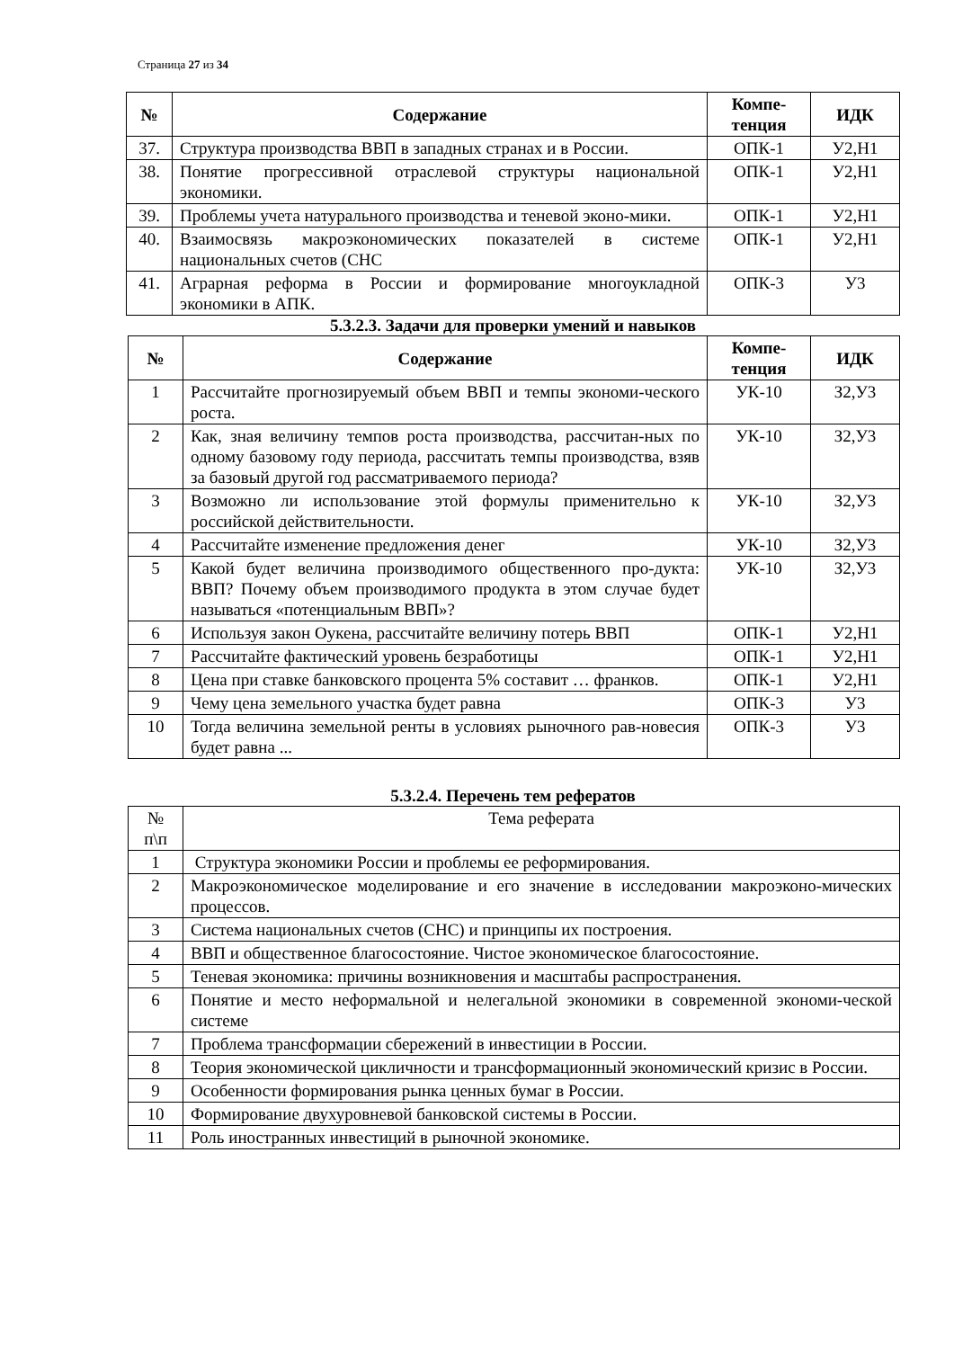Страница 27 из 34
| № | Содержание | Компе-тенция | ИДК |
| --- | --- | --- | --- |
| 37. | Структура производства ВВП в западных странах и в России. | ОПК-1 | У2,Н1 |
| 38. | Понятие прогрессивной отраслевой структуры национальной экономики. | ОПК-1 | У2,Н1 |
| 39. | Проблемы учета натурального производства и теневой эконо-мики. | ОПК-1 | У2,Н1 |
| 40. | Взаимосвязь макроэкономических показателей в системе национальных счетов (СНС | ОПК-1 | У2,Н1 |
| 41. | Аграрная реформа в России и формирование многоукладной экономики в АПК. | ОПК-3 | У3 |
5.3.2.3. Задачи для проверки умений и навыков
| № | Содержание | Компе-тенция | ИДК |
| --- | --- | --- | --- |
| 1 | Рассчитайте прогнозируемый объем ВВП и темпы экономи-ческого роста. | УК-10 | З2,У3 |
| 2 | Как, зная величину темпов роста производства, рассчитан-ных по одному базовому году периода, рассчитать темпы производства, взяв за базовый другой год рассматриваемого периода? | УК-10 | З2,У3 |
| 3 | Возможно ли использование этой формулы применительно к российской действительности. | УК-10 | З2,У3 |
| 4 | Рассчитайте изменение предложения денег | УК-10 | З2,У3 |
| 5 | Какой будет величина производимого общественного про-дукта: ВВП? Почему объем производимого продукта в этом случае будет называться «потенциальным ВВП»? | УК-10 | З2,У3 |
| 6 | Используя закон Оукена, рассчитайте величину потерь ВВП | ОПК-1 | У2,Н1 |
| 7 | Рассчитайте фактический уровень безработицы | ОПК-1 | У2,Н1 |
| 8 | Цена при ставке банковского процента 5% составит … франков. | ОПК-1 | У2,Н1 |
| 9 | Чему цена земельного участка будет равна | ОПК-3 | У3 |
| 10 | Тогда величина земельной ренты в условиях рыночного рав-новесия будет равна ... | ОПК-3 | У3 |
5.3.2.4. Перечень тем рефератов
| № п\п | Тема реферата |
| 1 | Структура экономики России и проблемы ее реформирования. |
| 2 | Макроэкономическое моделирование и его значение в исследовании макроэконо-мических процессов. |
| 3 | Система национальных счетов (СНС) и принципы их построения. |
| 4 | ВВП и общественное благосостояние. Чистое экономическое благосостояние. |
| 5 | Теневая экономика: причины возникновения и масштабы распространения. |
| 6 | Понятие и место неформальной и нелегальной экономики в современной экономи-ческой системе |
| 7 | Проблема трансформации сбережений в инвестиции в России. |
| 8 | Теория экономической цикличности и трансформационный экономический кризис в России. |
| 9 | Особенности формирования рынка ценных бумаг в России. |
| 10 | Формирование двухуровневой банковской системы в России. |
| 11 | Роль иностранных инвестиций в рыночной экономике. |